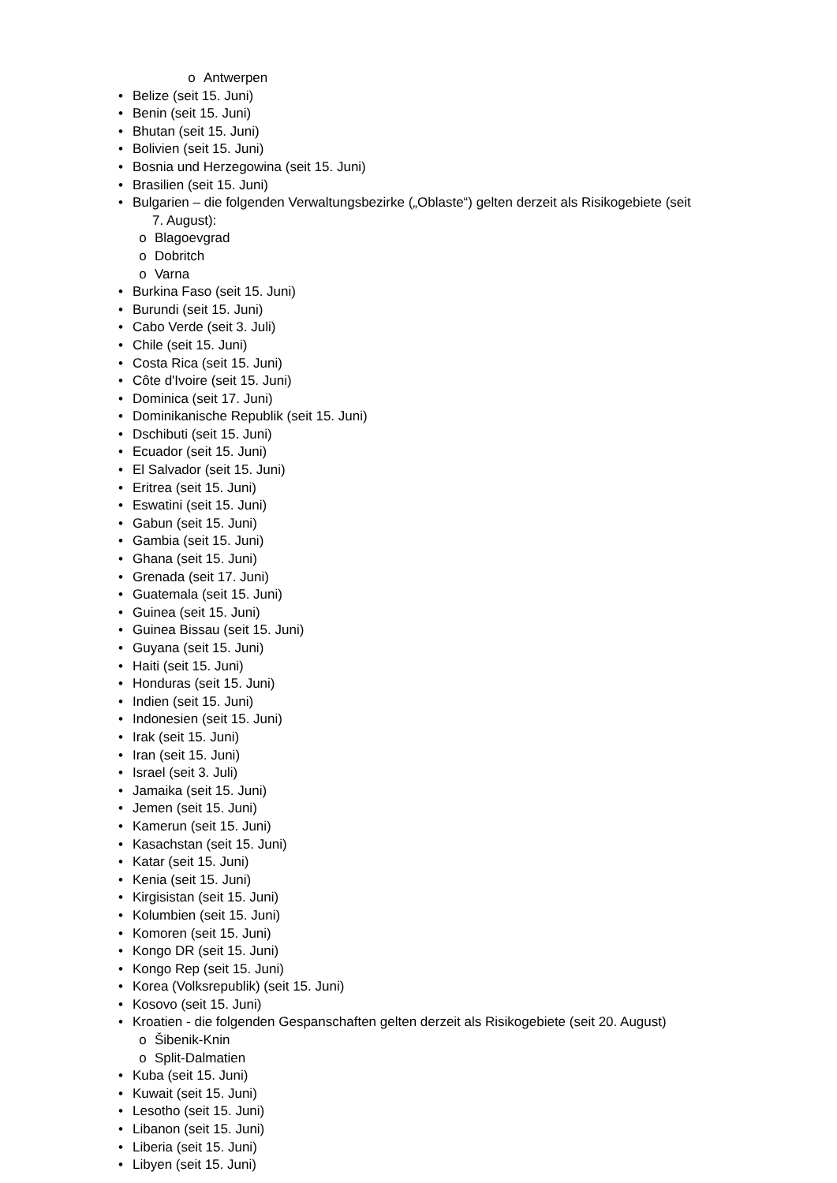o Antwerpen
• Belize (seit 15. Juni)
• Benin (seit 15. Juni)
• Bhutan (seit 15. Juni)
• Bolivien (seit 15. Juni)
• Bosnia und Herzegowina (seit 15. Juni)
• Brasilien (seit 15. Juni)
• Bulgarien – die folgenden Verwaltungsbezirke („Oblaste“) gelten derzeit als Risikogebiete (seit
7. August):
o Blagoevgrad
o Dobritch
o Varna
• Burkina Faso (seit 15. Juni)
• Burundi (seit 15. Juni)
• Cabo Verde (seit 3. Juli)
• Chile (seit 15. Juni)
• Costa Rica (seit 15. Juni)
• Côte d'Ivoire (seit 15. Juni)
• Dominica (seit 17. Juni)
• Dominikanische Republik (seit 15. Juni)
• Dschibuti (seit 15. Juni)
• Ecuador (seit 15. Juni)
• El Salvador (seit 15. Juni)
• Eritrea (seit 15. Juni)
• Eswatini (seit 15. Juni)
• Gabun (seit 15. Juni)
• Gambia (seit 15. Juni)
• Ghana (seit 15. Juni)
• Grenada (seit 17. Juni)
• Guatemala (seit 15. Juni)
• Guinea (seit 15. Juni)
• Guinea Bissau (seit 15. Juni)
• Guyana (seit 15. Juni)
• Haiti (seit 15. Juni)
• Honduras (seit 15. Juni)
• Indien (seit 15. Juni)
• Indonesien (seit 15. Juni)
• Irak (seit 15. Juni)
• Iran (seit 15. Juni)
• Israel (seit 3. Juli)
• Jamaika (seit 15. Juni)
• Jemen (seit 15. Juni)
• Kamerun (seit 15. Juni)
• Kasachstan (seit 15. Juni)
• Katar (seit 15. Juni)
• Kenia (seit 15. Juni)
• Kirgisistan (seit 15. Juni)
• Kolumbien (seit 15. Juni)
• Komoren (seit 15. Juni)
• Kongo DR (seit 15. Juni)
• Kongo Rep (seit 15. Juni)
• Korea (Volksrepublik) (seit 15. Juni)
• Kosovo (seit 15. Juni)
• Kroatien - die folgenden Gespanschaften gelten derzeit als Risikogebiete (seit 20. August)
o Šibenik-Knin
o Split-Dalmatien
• Kuba (seit 15. Juni)
• Kuwait (seit 15. Juni)
• Lesotho (seit 15. Juni)
• Libanon (seit 15. Juni)
• Liberia (seit 15. Juni)
• Libyen (seit 15. Juni)